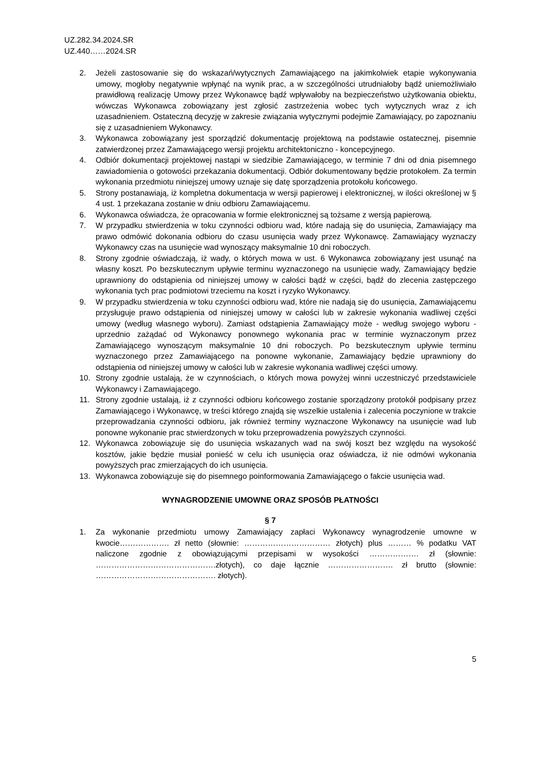UZ.282.34.2024.SR
UZ.440……2024.SR
2. Jeżeli zastosowanie się do wskazań/wytycznych Zamawiającego na jakimkolwiek etapie wykonywania umowy, mogłoby negatywnie wpłynąć na wynik prac, a w szczególności utrudniałoby bądź uniemożliwiało prawidłową realizację Umowy przez Wykonawcę bądź wpływałoby na bezpieczeństwo użytkowania obiektu, wówczas Wykonawca zobowiązany jest zgłosić zastrzeżenia wobec tych wytycznych wraz z ich uzasadnieniem. Ostateczną decyzję w zakresie związania wytycznymi podejmie Zamawiający, po zapoznaniu się z uzasadnieniem Wykonawcy.
3. Wykonawca zobowiązany jest sporządzić dokumentację projektową na podstawie ostatecznej, pisemnie zatwierdzonej przez Zamawiającego wersji projektu architektoniczno - koncepcyjnego.
4. Odbiór dokumentacji projektowej nastąpi w siedzibie Zamawiającego, w terminie 7 dni od dnia pisemnego zawiadomienia o gotowości przekazania dokumentacji. Odbiór dokumentowany będzie protokołem. Za termin wykonania przedmiotu niniejszej umowy uznaje się datę sporządzenia protokołu końcowego.
5. Strony postanawiają, iż kompletna dokumentacja w wersji papierowej i elektronicznej, w ilości określonej w § 4 ust. 1 przekazana zostanie w dniu odbioru Zamawiającemu.
6. Wykonawca oświadcza, że opracowania w formie elektronicznej są tożsame z wersją papierową.
7. W przypadku stwierdzenia w toku czynności odbioru wad, które nadają się do usunięcia, Zamawiający ma prawo odmówić dokonania odbioru do czasu usunięcia wady przez Wykonawcę. Zamawiający wyznaczy Wykonawcy czas na usunięcie wad wynoszący maksymalnie 10 dni roboczych.
8. Strony zgodnie oświadczają, iż wady, o których mowa w ust. 6 Wykonawca zobowiązany jest usunąć na własny koszt. Po bezskutecznym upływie terminu wyznaczonego na usunięcie wady, Zamawiający będzie uprawniony do odstąpienia od niniejszej umowy w całości bądź w części, bądź do zlecenia zastępczego wykonania tych prac podmiotowi trzeciemu na koszt i ryzyko Wykonawcy.
9. W przypadku stwierdzenia w toku czynności odbioru wad, które nie nadają się do usunięcia, Zamawiającemu przysługuje prawo odstąpienia od niniejszej umowy w całości lub w zakresie wykonania wadliwej części umowy (według własnego wyboru). Zamiast odstąpienia Zamawiający może - według swojego wyboru - uprzednio zażądać od Wykonawcy ponownego wykonania prac w terminie wyznaczonym przez Zamawiającego wynoszącym maksymalnie 10 dni roboczych. Po bezskutecznym upływie terminu wyznaczonego przez Zamawiającego na ponowne wykonanie, Zamawiający będzie uprawniony do odstąpienia od niniejszej umowy w całości lub w zakresie wykonania wadliwej części umowy.
10. Strony zgodnie ustalają, że w czynnościach, o których mowa powyżej winni uczestniczyć przedstawiciele Wykonawcy i Zamawiającego.
11. Strony zgodnie ustalają, iż z czynności odbioru końcowego zostanie sporządzony protokół podpisany przez Zamawiającego i Wykonawcę, w treści którego znajdą się wszelkie ustalenia i zalecenia poczynione w trakcie przeprowadzania czynności odbioru, jak również terminy wyznaczone Wykonawcy na usunięcie wad lub ponowne wykonanie prac stwierdzonych w toku przeprowadzenia powyższych czynności.
12. Wykonawca zobowiązuje się do usunięcia wskazanych wad na swój koszt bez względu na wysokość kosztów, jakie będzie musiał ponieść w celu ich usunięcia oraz oświadcza, iż nie odmówi wykonania powyższych prac zmierzających do ich usunięcia.
13. Wykonawca zobowiązuje się do pisemnego poinformowania Zamawiającego o fakcie usunięcia wad.
WYNAGRODZENIE UMOWNE ORAZ SPOSÓB PŁATNOŚCI
§ 7
1. Za wykonanie przedmiotu umowy Zamawiający zapłaci Wykonawcy wynagrodzenie umowne w kwocie………………. zł netto (słownie: …………………………… złotych) plus ……… % podatku VAT naliczone zgodnie z obowiązującymi przepisami w wysokości ………………. zł (słownie: ……………………………………….złotych), co daje łącznie ……………………. zł brutto (słownie: ………………………………………. złotych).
5